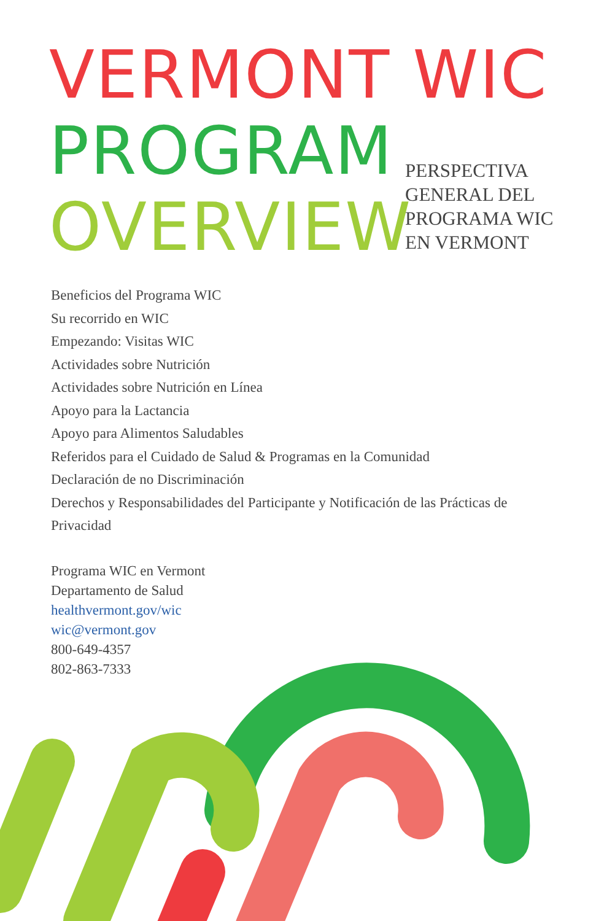VERMONT WIC
PROGRAM
OVERVIEW
PERSPECTIVA
GENERAL DEL
PROGRAMA WIC
EN VERMONT
Beneficios del Programa WIC
Su recorrido en WIC
Empezando: Visitas WIC
Actividades sobre Nutrición
Actividades sobre Nutrición en Línea
Apoyo para la Lactancia
Apoyo para Alimentos Saludables
Referidos para el Cuidado de Salud & Programas en la Comunidad
Declaración de no Discriminación
Derechos y Responsabilidades del Participante y Notificación de las Prácticas de Privacidad
Programa WIC en Vermont
Departamento de Salud
healthvermont.gov/wic
wic@vermont.gov
800-649-4357
802-863-7333